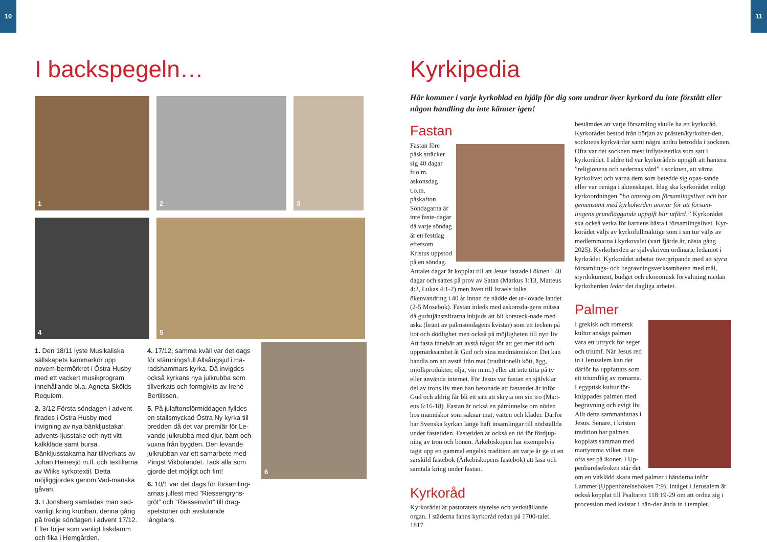10 11
I backspegeln…
1 2 3
4 5
1. Den 18/11 lyste Musikaliska sällskapets kammarkör upp novem-bermörkret i Östra Husby med ett vackert musikprogram innehållande bl.a. Agneta Skölds Requiem.
2. 3/12 Första söndagen i advent firades i Östra Husby med invigning av nya bänkljustakar, advents-ljusstake och nytt vitt kalkkläde samt bursa. Bänkljusstakarna har tillverkats av Johan Heinesjö m.fl. och textilierna av Wiiks kyrkotextil. Detta möjliggjordes genom Vad-manska gåvan.
3. I Jonsberg samlades man sed-vanligt kring krubban, denna gång på tredje söndagen i advent 17/12. Efter följer som vanligt fiskdamm och fika i Hemgården.
4. 17/12, samma kväll var det dags för stämningsfull Allsångsjul i Hä-radshammars kyrka. Då invigdes också kyrkans nya julkrubba som tillverkats och formgivits av Irené Bertilsson.
5. På julaftonsförmiddagen fylldes en stallsmyckad Östra Ny kyrka till bredden då det var premiär för Le-vande julkrubba med djur, barn och vuxna från bygden. Den levande julkrubban var ett samarbete med Pingst Vikbolandet. Tack alla som gjorde det möjligt och fint!
6. 10/1 var det dags för församling-arnas julfest med ”Riessengryns-gröt” och ”Riessenvört” till drag-spelstoner och avslutande långdans.
6
Kyrkipedia
Här kommer i varje kyrkoblad en hjälp för dig som undrar över kyrkord du inte förstått eller någon handling du inte känner igen!
Fastan
Fastan före påsk sträcker sig 40 dagar fr.o.m. askonsdag t.o.m. påskafton. Söndagarna är inte faste-dagar då varje söndag är en festdag eftersom Kristus uppstod på en söndag. Antalet dagar är kopplat till att Jesus fastade i öknen i 40 dagar och sattes på prov av Satan (Markus 1:13, Matteus 4:2, Lukas 4:1-2) men även till Israels folks ökenvandring i 40 år innan de nådde det ut-lovade landet (2-5 Mosebok). Fastan inleds med askonsda-gens mässa då gudstjänstsfirarna inbjuds att bli korsteck-nade med aska (bränt av palmsöndagens kvistar) som ett tecken på bot och dödlighet men också på möjligheten till nytt liv. Att fasta innebär att avstå något för att ger mer tid och uppmärksamhet åt Gud och sina medmänniskor. Det kan handla om att avstå från mat (traditionellt kött, ägg, mjölkprodukter, olja, vin m.m.) eller att inte titta på tv eller använda internet. För Jesus var fastan en självklar del av trons liv men han betonade att fastandet är inför Gud och aldrig får bli ett sätt att skryta om sin tro (Matt-eus 6:16-18). Fastan är också en påminnelse om nöden hos människor som saknar mat, vatten och kläder. Därför har Svenska kyrkan länge haft insamlingar till nödställda under fastetiden. Fastetiden är också en tid för fördjup-ning av tron och bönen. Ärkebiskopen har exempelvis tagit upp en gammal engelsk tradition att varje år ge ut en särskild fastebok (Ärkebiskopens fastebok) att läsa och samtala kring under fastan.
Kyrkoråd
Kyrkorådet är pastoratets styrelse och verkställande organ. I städerna fanns kyrkoråd redan på 1700-talet. 1817
bestämdes att varje församling skulle ha ett kyrkoråd. Kyrkorådet bestod från början av prästen/kyrkoher-den, socknens kyrkvärdar samt några andra betrodda i socknen. Ofta var det socknen mest inflytelserika som satt i kyrkorådet. I äldre tid var kyrkorådets uppgift att hantera ”religionens och sedernas vård” i socknen, att värna kyrkolivet och varna dem som betedde sig opas-sande eller var oeniga i äktenskapet. Idag ska kyrkorådet enligt kyrkoordningen ”ha omsorg om församlingslivet och har gemensamt med kyrkoherden ansvar för att försam-lingens grundläggande uppgift blir utförd.” Kyrkorådet ska också verka för barnens bästa i församlingslivet. Kyr-korådet väljs av kyrkofullmäktige som i sin tur väljs av medlemmarna i kyrkovalet (vart fjärde år, nästa gång 2025). Kyrkoherden är självskriven ordinarie ledamot i kyrkrådet. Kyrkorådet arbetar övergripande med att styra församlings- och begravningsverksamheten med mål, styrdokument, budget och ekonomisk förvaltning medan kyrkoherden leder det dagliga arbetet.
Palmer
I grekisk och romersk kultur ansågs palmen vara ett uttryck för seger och triumf. När Jesus red in i Jerusalem kan det därför ha uppfattats som ett triumftåg av romarna. I egyptisk kultur för-knippades palmen med begravning och evigt liv. Allt detta sammanfattas i Jesus. Senare, i kristen tradition har palmen kopplats samman med martyrerna vilket man ofta ser på ikoner. I Up-penbarelseboken står det om en vitklädd skara med palmer i händerna inför Lammet (Uppenbarelseboken 7:9). Intåget i Jerusalem är också kopplat till Psaltaren 118:19-29 om att ordna sig i procession med kvistar i hän-der ända in i templet.